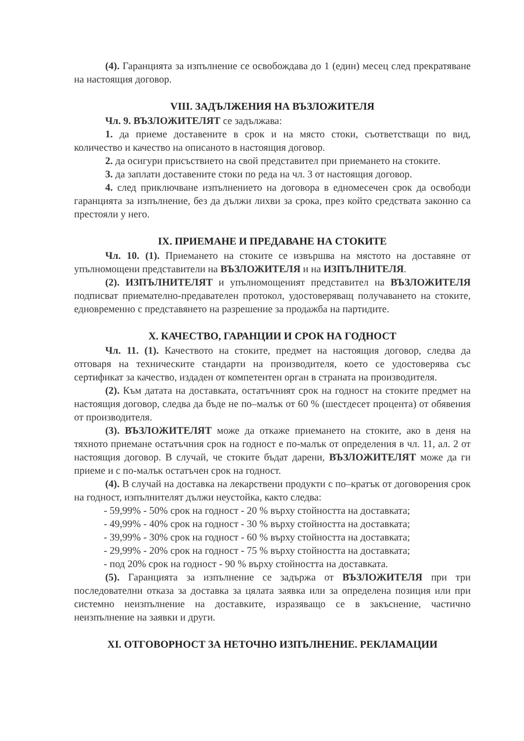(4). Гаранцията за изпълнение се освобождава до 1 (един) месец след прекратяване на настоящия договор.
VIII. ЗАДЪЛЖЕНИЯ НА ВЪЗЛОЖИТЕЛЯ
Чл. 9. ВЪЗЛОЖИТЕЛЯТ се задължава:
1. да приеме доставените в срок и на място стоки, съответстващи по вид, количество и качество на описаното в настоящия договор.
2. да осигури присъствието на свой представител при приемането на стоките.
3. да заплати доставените стоки по реда на чл. 3 от настоящия договор.
4. след приключване изпълнението на договора в едномесечен срок да освободи гаранцията за изпълнение, без да дължи лихви за срока, през който средствата законно са престояли у него.
IX. ПРИЕМАНЕ И ПРЕДАВАНЕ НА СТОКИТЕ
Чл. 10. (1). Приемането на стоките се извършва на мястото на доставяне от упълномощени представители на ВЪЗЛОЖИТЕЛЯ и на ИЗПЪЛНИТЕЛЯ.
(2). ИЗПЪЛНИТЕЛЯТ и упълномощеният представител на ВЪЗЛОЖИТЕЛЯ подписват приемателно-предавателен протокол, удостоверяващ получаването на стоките, едновременно с представянето на разрешение за продажба на партидите.
X. КАЧЕСТВО, ГАРАНЦИИ И СРОК НА ГОДНОСТ
Чл. 11. (1). Качеството на стоките, предмет на настоящия договор, следва да отговаря на техническите стандарти на производителя, което се удостоверява със сертификат за качество, издаден от компетентен орган в страната на производителя.
(2). Към датата на доставката, остатъчният срок на годност на стоките предмет на настоящия договор, следва да бъде не по–малък от 60 % (шестдесет процента) от обявения от производителя.
(3). ВЪЗЛОЖИТЕЛЯТ може да откаже приемането на стоките, ако в деня на тяхното приемане остатъчния срок на годност е по-малък от определения в чл. 11, ал. 2 от настоящия договор. В случай, че стоките бъдат дарени, ВЪЗЛОЖИТЕЛЯТ може да ги приеме и с по-малък остатъчен срок на годност.
(4). В случай на доставка на лекарствени продукти с по–кратък от договорения срок на годност, изпълнителят дължи неустойка, както следва:
- 59,99% - 50% срок на годност - 20 % върху стойността на доставката;
- 49,99% - 40% срок на годност - 30 % върху стойността на доставката;
- 39,99% - 30% срок на годност - 60 % върху стойността на доставката;
- 29,99% - 20% срок на годност - 75 % върху стойността на доставката;
- под 20% срок на годност - 90 % върху стойността на доставката.
(5). Гаранцията за изпълнение се задържа от ВЪЗЛОЖИТЕЛЯ при три последователни отказа за доставка за цялата заявка или за определена позиция или при системно неизпълнение на доставките, изразяващо се в закъснение, частично неизпълнение на заявки и други.
XI. ОТГОВОРНОСТ ЗА НЕТОЧНО ИЗПЪЛНЕНИЕ. РЕКЛАМАЦИИ